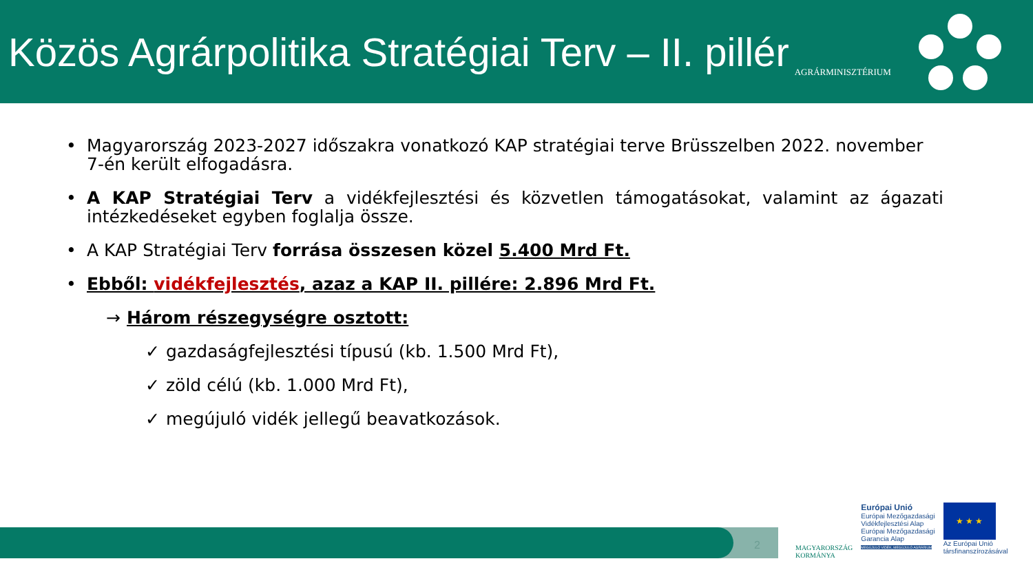Közös Agrárpolitika Stratégiai Terv – II. pillér
AGRÁRMINISZTÉRIUM
• Magyarország 2023-2027 időszakra vonatkozó KAP stratégiai terve Brüsszelben 2022. november 7-én került elfogadásra.
• A KAP Stratégiai Terv a vidékfejlesztési és közvetlen támogatásokat, valamint az ágazati intézkedéseket egyben foglalja össze.
• A KAP Stratégiai Terv forrása összesen közel 5.400 Mrd Ft.
• Ebből: vidékfejlesztés, azaz a KAP II. pillére: 2.896 Mrd Ft.
→ Három részegységre osztott:
✓ gazdaságfejlesztési típusú (kb. 1.500 Mrd Ft),
✓ zöld célú (kb. 1.000 Mrd Ft),
✓ megújuló vidék jellegű beavatkozások.
2
MAGYARORSZÁG
KORMÁNYA
Európai Unió
Európai Mezőgazdasági
Vidékfejlesztési Alap
Európai Mezőgazdasági
Garancia Alap
MEGÚJULÓ VIDÉK, MEGÚJULÓ AGRÁRIUM
★ ★ ★
Az Európai Unió
társfinanszírozásával